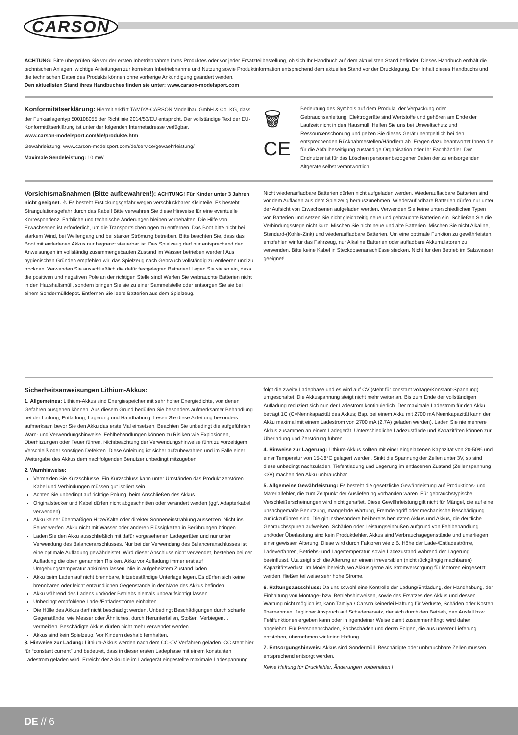CARSON
ACHTUNG: Bitte überprüfen Sie vor der ersten Inbetriebnahme Ihres Produktes oder vor jeder Ersatzteilbestellung, ob sich Ihr Handbuch auf dem aktuellsten Stand befindet. Dieses Handbuch enthält die technischen Anlagen, wichtige Anleitungen zur korrekten Inbetriebnahme und Nutzung sowie Produktinformation entsprechend dem aktuellen Stand vor der Drucklegung. Der Inhalt dieses Handbuchs und die technischen Daten des Produkts können ohne vorherige Ankündigung geändert werden.
Den aktuellsten Stand ihres Handbuches finden sie unter: www.carson-modelsport.com
Konformitätserklärung: Hiermit erklärt TAMIYA-CARSON Modellbau GmbH & Co. KG, dass der Funkanlagentyp 500108055 der Richtlinie 2014/53/EU entspricht. Der vollständige Text der EU-Konformitätserklärung ist unter der folgenden Internetadresse verfügbar.
www.carson-modelsport.com/de/produkte.htm
Gewährleistung: www.carson-modelsport.com/de/service/gewaehrleistung/
Maximale Sendeleistung: 10 mW
🗑
CE
Bedeutung des Symbols auf dem Produkt, der Verpackung oder Gebrauchsanleitung. Elektrogeräte sind Wertstoffe und gehören am Ende der Laufzeit nicht in den Hausmüll! Helfen Sie uns bei Umweltschutz und Ressourcenschonung und geben Sie dieses Gerät unentgeltlich bei den entsprechenden Rücknahmestellen/Händlern ab. Fragen dazu beantwortet Ihnen die für die Abfallbeseitigung zuständige Organisation oder Ihr Fachhändler. Der Endnutzer ist für das Löschen personenbezogener Daten der zu entsorgenden Altgeräte selbst verantwortlich.
Vorsichtsmaßnahmen (Bitte aufbewahren!): ACHTUNG! Für Kinder unter 3 Jahren nicht geeignet. ⚠ Es besteht Erstickungsgefahr wegen verschluckbarer Kleinteile! Es besteht Strangulationsgefahr durch das Kabel! Bitte verwahren Sie diese Hinweise für eine eventuelle Korrespondenz. Farbliche und technische Änderungen bleiben vorbehalten. Die Hilfe von Erwachsenen ist erforderlich, um die Transportsicherungen zu entfernen. Das Boot bitte nicht bei starkem Wind, bei Wellengang und bei starker Strömung betreiben. Bitte beachten Sie, dass das Boot mit entladenen Akkus nur begrenzt steuerbar ist. Das Spielzeug darf nur entsprechend den Anweisungen im vollständig zusammengebauten Zustand im Wasser betrieben werden! Aus hygienischen Gründen empfehlen wir, das Spielzeug nach Gebrauch vollständig zu entleeren und zu trocknen. Verwenden Sie ausschließlich die dafür festgelegten Batterien! Legen Sie sie so ein, dass die positiven und negativen Pole an der richtigen Stelle sind! Werfen Sie verbrauchte Batterien nicht in den Haushaltsmüll, sondern bringen Sie sie zu einer Sammelstelle oder entsorgen Sie sie bei einem Sondermülldepot. Entfernen Sie leere Batterien aus dem Spielzeug.
Nicht wiederaufladbare Batterien dürfen nicht aufgeladen werden. Wiederaufladbare Batterien sind vor dem Aufladen aus dem Spielzeug herauszunehmen. Wiederaufladbare Batterien dürfen nur unter der Aufsicht von Erwachsenen aufgeladen werden. Verwenden Sie keine unterschiedlichen Typen von Batterien und setzen Sie nicht gleichzeitig neue und gebrauchte Batterien ein. Schließen Sie die Verbindungsstege nicht kurz. Mischen Sie nicht neue und alte Batterien. Mischen Sie nicht Alkaline, Standard-(Kohle-Zink) und wiederaufladbare Batterien. Um eine optimale Funktion zu gewährleisten, empfehlen wir für das Fahrzeug, nur Alkaline Batterien oder aufladbare Akkumulatoren zu verwenden. Bitte keine Kabel in Steckdosenanschlüsse stecken. Nicht für den Betrieb im Salzwasser geeignet!
Sicherheitsanweisungen Lithium-Akkus:
1. Allgemeines: Lithium-Akkus sind Energiespeicher mit sehr hoher Energiedichte, von denen Gefahren ausgehen können. Aus diesem Grund bedürfen Sie besonders aufmerksamer Behandlung bei der Ladung, Entladung, Lagerung und Handhabung. Lesen Sie diese Anleitung besonders aufmerksam bevor Sie den Akku das erste Mal einsetzen. Beachten Sie unbedingt die aufgeführten Warn- und Verwendungshinweise. Fehlbehandlungen können zu Risiken wie Explosionen, Überhitzungen oder Feuer führen. Nichtbeachtung der Verwendungshinweise führt zu vorzeitigem Verschleiß oder sonstigen Defekten. Diese Anleitung ist sicher aufzubewahren und im Falle einer Weitergabe des Akkus dem nachfolgenden Benutzer unbedingt mitzugeben.
2. Warnhinweise:
Vermeiden Sie Kurzschlüsse. Ein Kurzschluss kann unter Umständen das Produkt zerstören. Kabel und Verbindungen müssen gut isoliert sein.
Achten Sie unbedingt auf richtige Polung, beim Anschließen des Akkus.
Originalstecker und Kabel dürfen nicht abgeschnitten oder verändert werden (ggf. Adapterkabel verwenden).
Akku keiner übermäßigen Hitze/Kälte oder direkter Sonneneinstrahlung aussetzen. Nicht ins Feuer werfen. Akku nicht mit Wasser oder anderen Flüssigkeiten in Berührungen bringen.
Laden Sie den Akku ausschließlich mit dafür vorgesehenen Ladegeräten und nur unter Verwendung des Balanceranschlusses. Nur bei der Verwendung des Balanceranschlusses ist eine optimale Aufladung gewährleistet. Wird dieser Anschluss nicht verwendet, bestehen bei der Aufladung die oben genannten Risiken. Akku vor Aufladung immer erst auf Umgebungstemperatur abkühlen lassen. Nie in aufgeheiztem Zustand laden.
Akku beim Laden auf nicht brennbare, hitzebeständige Unterlage legen. Es dürfen sich keine brennbaren oder leicht entzündlichen Gegenstände in der Nähe des Akkus befinden.
Akku während des Ladens und/oder Betriebs niemals unbeaufsichtigt lassen.
Unbedingt empfohlene Lade-/Entladeströme einhalten.
Die Hülle des Akkus darf nicht beschädigt werden. Unbedingt Beschädigungen durch scharfe Gegenstände, wie Messer oder Ähnliches, durch Herunterfallen, Stoßen, Verbiegen… vermeiden. Beschädigte Akkus dürfen nicht mehr verwendet werden.
Akkus sind kein Spielzeug. Vor Kindern deshalb fernhalten.
3. Hinweise zur Ladung: Lithium-Akkus werden nach dem CC-CV Verfahren geladen. CC steht hier für “constant current” und bedeutet, dass in dieser ersten Ladephase mit einem konstanten Ladestrom geladen wird. Erreicht der Akku die im Ladegerät eingestellte maximale Ladespannung
folgt die zweite Ladephase und es wird auf CV (steht für constant voltage/Konstant-Spannung) umgeschaltet. Die Akkuspannung steigt nicht mehr weiter an. Bis zum Ende der vollständigen Aufladung reduziert sich nun der Ladestrom kontinuierlich. Der maximale Ladestrom für den Akku beträgt 1C (C=Nennkapazität des Akkus; Bsp. bei einem Akku mit 2700 mA Nennkapazität kann der Akku maximal mit einem Ladestrom von 2700 mA (2,7A) geladen werden). Laden Sie nie mehrere Akkus zusammen an einem Ladegerät. Unterschiedliche Ladezustände und Kapazitäten können zur Überladung und Zerstörung führen.
4. Hinweise zur Lagerung: Lithium-Akkus sollten mit einer eingeladenen Kapazität von 20-50% und einer Temperatur von 15-18°C gelagert werden. Sinkt die Spannung der Zellen unter 3V, so sind diese unbedingt nachzuladen. Tiefentladung und Lagerung im entladenen Zustand (Zellenspannung <3V) machen den Akku unbrauchbar.
5. Allgemeine Gewährleistung: Es besteht die gesetzliche Gewährleistung auf Produktions- und Materialfehler, die zum Zeitpunkt der Auslieferung vorhanden waren. Für gebrauchstypische Verschleißerscheinungen wird nicht gehaftet. Diese Gewährleistung gilt nicht für Mängel, die auf eine unsachgemäße Benutzung, mangelnde Wartung, Fremdeingriff oder mechanische Beschädigung zurückzuführen sind. Die gilt insbesondere bei bereits benutzten Akkus und Akkus, die deutliche Gebrauchsspuren aufweisen. Schäden oder Leistungseinbußen aufgrund von Fehlbehandlung und/oder Überlastung sind kein Produktfehler. Akkus sind Verbrauchsgegenstände und unterliegen einer gewissen Alterung. Diese wird durch Faktoren wie z.B. Höhe der Lade-/Entladeströme, Ladeverfahren, Betriebs- und Lagertemperatur, sowie Ladezustand während der Lagerung beeinflusst. U.a zeigt sich die Alterung an einem irreversiblen (nicht rückgängig machbaren) Kapazitätsverlust. Im Modellbereich, wo Akkus gerne als Stromversorgung für Motoren eingesetzt werden, fließen teilweise sehr hohe Ströme.
6. Haftungsausschluss: Da uns sowohl eine Kontrolle der Ladung/Entladung, der Handhabung, der Einhaltung von Montage- bzw. Betriebshinweisen, sowie des Ersatzes des Akkus und dessen Wartung nicht möglich ist, kann Tamiya / Carson keinerlei Haftung für Verluste, Schäden oder Kosten übernehmen. Jeglicher Anspruch auf Schadenersatz, der sich durch den Betrieb, den Ausfall bzw. Fehlfunktionen ergeben kann oder in irgendeiner Weise damit zusammenhängt, wird daher abgelehnt. Für Personenschäden, Sachschäden und deren Folgen, die aus unserer Lieferung entstehen, übernehmen wir keine Haftung.
7. Entsorgungshinweis: Akkus sind Sondermüll. Beschädigte oder unbrauchbare Zellen müssen entsprechend entsorgt werden.
Keine Haftung für Druckfehler, Änderungen vorbehalten !
DE // 6